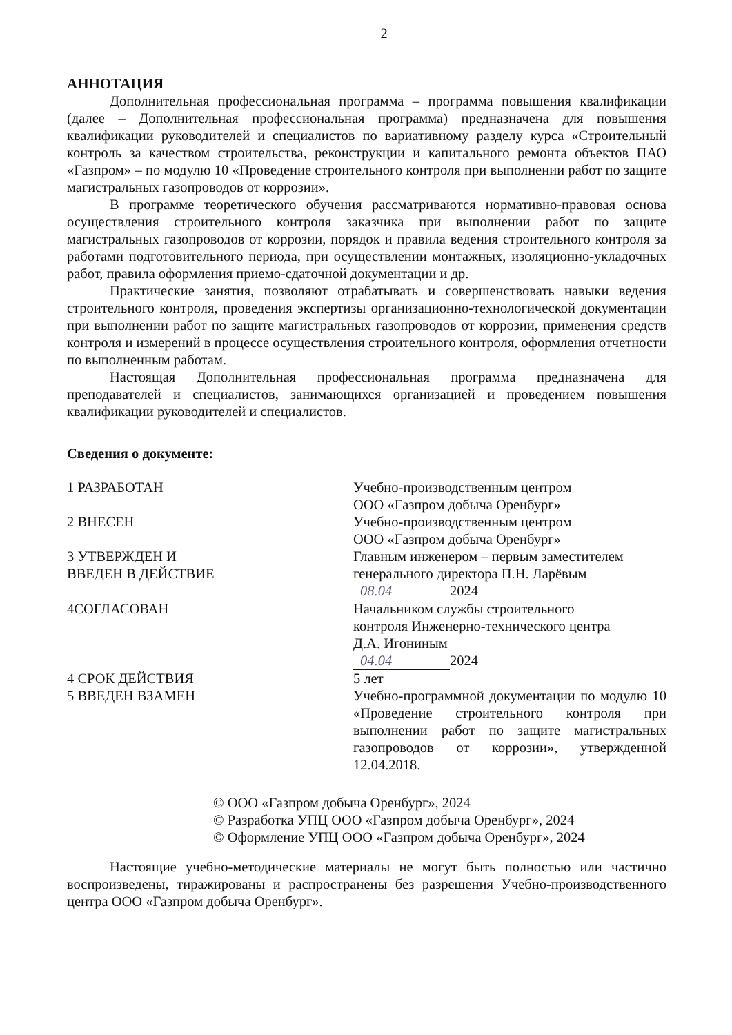2
АННОТАЦИЯ
Дополнительная профессиональная программа – программа повышения квалификации (далее – Дополнительная профессиональная программа) предназначена для повышения квалификации руководителей и специалистов по вариативному разделу курса «Строительный контроль за качеством строительства, реконструкции и капитального ремонта объектов ПАО «Газпром» – по модулю 10 «Проведение строительного контроля при выполнении работ по защите магистральных газопроводов от коррозии».
В программе теоретического обучения рассматриваются нормативно-правовая основа осуществления строительного контроля заказчика при выполнении работ по защите магистральных газопроводов от коррозии, порядок и правила ведения строительного контроля за работами подготовительного периода, при осуществлении монтажных, изоляционно-укладочных работ, правила оформления приемо-сдаточной документации и др.
Практические занятия, позволяют отрабатывать и совершенствовать навыки ведения строительного контроля, проведения экспертизы организационно-технологической документации при выполнении работ по защите магистральных газопроводов от коррозии, применения средств контроля и измерений в процессе осуществления строительного контроля, оформления отчетности по выполненным работам.
Настоящая Дополнительная профессиональная программа предназначена для преподавателей и специалистов, занимающихся организацией и проведением повышения квалификации руководителей и специалистов.
Сведения о документе:
1 РАЗРАБОТАН Учебно-производственным центром
ООО «Газпром добыча Оренбург»
2 ВНЕСЕН Учебно-производственным центром
ООО «Газпром добыча Оренбург»
3 УТВЕРЖДЕН И
ВВЕДЕН В ДЕЙСТВИЕ
Главным инженером – первым заместителем
генерального директора П.Н. Ларёвым
08.04 2024
4СОГЛАСОВАН Начальником службы строительного
контроля Инженерно-технического центра
Д.А. Игониным
04.04 2024
4 СРОК ДЕЙСТВИЯ
5 ВВЕДЕН ВЗАМЕН
5 лет
Учебно-программной документации по модулю 10 «Проведение строительного контроля при выполнении работ по защите магистральных газопроводов от коррозии», утвержденной 12.04.2018.
© ООО «Газпром добыча Оренбург», 2024
© Разработка УПЦ ООО «Газпром добыча Оренбург», 2024
© Оформление УПЦ ООО «Газпром добыча Оренбург», 2024
Настоящие учебно-методические материалы не могут быть полностью или частично воспроизведены, тиражированы и распространены без разрешения Учебно-производственного центра ООО «Газпром добыча Оренбург».